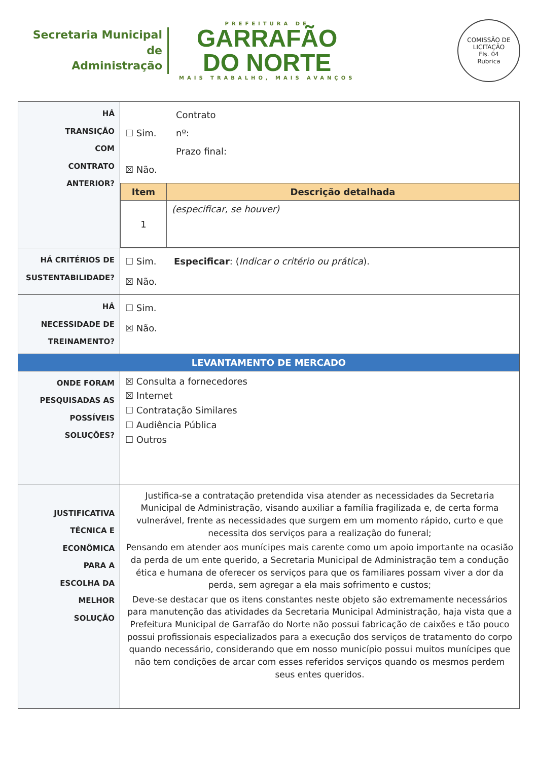Secretaria Municipal de
Administração
PREFEITURA DE
GARRAFÃO
DO NORTE
MAIS TRABALHO, MAIS AVANÇOS
COMISSÃO DE LICITAÇÃO
Fls. 04
Rubrica
| HÁ TRANSIÇÃO COM CONTRATO ANTERIOR? | ☐ Sim. ☒ Não. Contrato nº: Prazo final: / Item / Descrição detalhada / / 1 / (especificar, se houver) / |
| HÁ CRITÉRIOS DE SUSTENTABILIDADE? | ☐ Sim. Especificar : ( Indicar o critério ou prática ). ☒ Não. |
| HÁ NECESSIDADE DE TREINAMENTO? | ☐ Sim. ☒ Não. |
| LEVANTAMENTO DE MERCADO | |
| ONDE FORAM PESQUISADAS AS POSSÍVEIS SOLUÇÕES? | ☒ Consulta a fornecedores ☒ Internet ☐ Contratação Similares ☐ Audiência Pública ☐ Outros |
| JUSTIFICATIVA TÉCNICA E ECONÔMICA PARA A ESCOLHA DA MELHOR SOLUÇÃO | Justifica-se a contratação pretendida visa atender as necessidades da Secretaria Municipal de Administração, visando auxiliar a família fragilizada e, de certa forma vulnerável, frente as necessidades que surgem em um momento rápido, curto e que necessita dos serviços para a realização do funeral; Pensando em atender aos munícipes mais carente como um apoio importante na ocasião da perda de um ente querido, a Secretaria Municipal de Administração tem a condução ética e humana de oferecer os serviços para que os familiares possam viver a dor da perda, sem agregar a ela mais sofrimento e custos; Deve-se destacar que os itens constantes neste objeto são extremamente necessários para manutenção das atividades da Secretaria Municipal Administração, haja vista que a Prefeitura Municipal de Garrafão do Norte não possui fabricação de caixões e tão pouco possui profissionais especializados para a execução dos serviços de tratamento do corpo quando necessário, considerando que em nosso município possui muitos munícipes que não tem condições de arcar com esses referidos serviços quando os mesmos perdem seus entes queridos. |